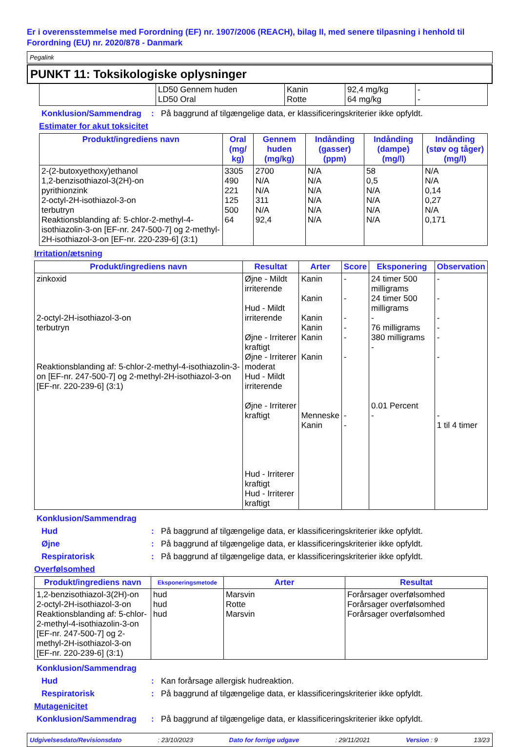Er i overensstemmelse med Forordning (EF) nr. 1907/2006 (REACH), bilag II, med senere tilpasning i henhold til Forordning (EU) nr. 2020/878 - Danmark
Pegalink
PUNKT 11: Toksikologiske oplysninger
| | LD50 Gennem huden LD50 Oral | Kanin Rotte | 92,4 mg/kg 64 mg/kg | - - |
Konklusion/Sammendrag : På baggrund af tilgængelige data, er klassificeringskriterier ikke opfyldt.
Estimater for akut toksicitet
| Produkt/ingrediens navn | Oral (mg/ kg) | Gennem huden (mg/kg) | Indånding (gasser) (ppm) | Indånding (dampe) (mg/l) | Indånding (støv og tåger) (mg/l) |
| --- | --- | --- | --- | --- | --- |
| 2-(2-butoxyethoxy)ethanol 1,2-benzisothiazol-3(2H)-on pyrithionzink 2-octyl-2H-isothiazol-3-on terbutryn Reaktionsblanding af: 5-chlor-2-methyl-4-isothiazolin-3-on [EF-nr. 247-500-7] og 2-methyl-2H-isothiazol-3-on [EF-nr. 220-239-6] (3:1) | 3305 490 221 125 500 64 | 2700 N/A N/A 311 N/A 92,4 | N/A N/A N/A N/A N/A N/A | 58 0,5 N/A N/A N/A N/A | N/A N/A 0,14 0,27 N/A 0,171 |
Irritation/ætsning
| Produkt/ingrediens navn | Resultat | Arter | Score | Eksponering | Observation |
| --- | --- | --- | --- | --- | --- |
| zinkoxid 2-octyl-2H-isothiazol-3-on terbutryn Reaktionsblanding af: 5-chlor-2-methyl-4-isothiazolin-3-on [EF-nr. 247-500-7] og 2-methyl-2H-isothiazol-3-on [EF-nr. 220-239-6] (3:1) | Øjne - Mildt irriterende Hud - Mildt irriterende Øjne - Irriterer kraftigt Øjne - Irriterer moderat Hud - Mildt irriterende Øjne - Irriterer kraftigt Hud - Irriterer kraftigt Hud - Irriterer kraftigt | Kanin Kanin Kanin Kanin Kanin Kanin Menneske Kanin | - - - - - - - - | 24 timer 500 milligrams 24 timer 500 milligrams - 76 milligrams 380 milligrams - 0.01 Percent - | - - - - - - - 1 til 4 timer |
Konklusion/Sammendrag
Hud : På baggrund af tilgængelige data, er klassificeringskriterier ikke opfyldt.
Øjne : På baggrund af tilgængelige data, er klassificeringskriterier ikke opfyldt.
Respiratorisk : På baggrund af tilgængelige data, er klassificeringskriterier ikke opfyldt.
Overfølsomhed
| Produkt/ingrediens navn | Eksponeringsmetode | Arter | Resultat |
| --- | --- | --- | --- |
| 1,2-benzisothiazol-3(2H)-on 2-octyl-2H-isothiazol-3-on Reaktionsblanding af: 5-chlor-2-methyl-4-isothiazolin-3-on [EF-nr. 247-500-7] og 2-methyl-2H-isothiazol-3-on [EF-nr. 220-239-6] (3:1) | hud hud hud | Marsvin Rotte Marsvin | Forårsager overfølsomhed Forårsager overfølsomhed Forårsager overfølsomhed |
Konklusion/Sammendrag
Hud : Kan forårsage allergisk hudreaktion.
Respiratorisk : På baggrund af tilgængelige data, er klassificeringskriterier ikke opfyldt.
Mutagenicitet
Konklusion/Sammendrag : På baggrund af tilgængelige data, er klassificeringskriterier ikke opfyldt.
Udgivelsesdato/Revisionsdato: 23/10/2023 Dato for forrige udgave: 29/11/2021 Version : 9 13/23